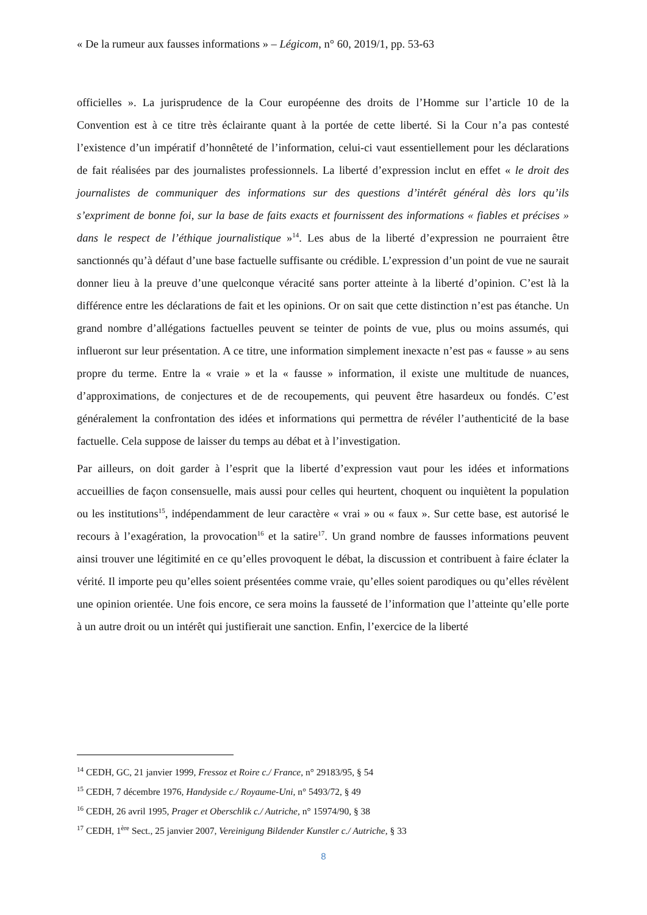« De la rumeur aux fausses informations » – Légicom, n° 60, 2019/1, pp. 53-63
officielles ». La jurisprudence de la Cour européenne des droits de l’Homme sur l’article 10 de la Convention est à ce titre très éclairante quant à la portée de cette liberté. Si la Cour n’a pas contesté l’existence d’un impératif d’honnêteté de l’information, celui-ci vaut essentiellement pour les déclarations de fait réalisées par des journalistes professionnels. La liberté d’expression inclut en effet « le droit des journalistes de communiquer des informations sur des questions d’intérêt général dès lors qu’ils s’expriment de bonne foi, sur la base de faits exacts et fournissent des informations « fiables et précises » dans le respect de l’éthique journalistique »<sup>14</sup>. Les abus de la liberté d’expression ne pourraient être sanctionnés qu’à défaut d’une base factuelle suffisante ou crédible. L’expression d’un point de vue ne saurait donner lieu à la preuve d’une quelconque véracité sans porter atteinte à la liberté d’opinion. C’est là la différence entre les déclarations de fait et les opinions. Or on sait que cette distinction n’est pas étanche. Un grand nombre d’allégations factuelles peuvent se teinter de points de vue, plus ou moins assumés, qui influeront sur leur présentation. A ce titre, une information simplement inexacte n’est pas « fausse » au sens propre du terme. Entre la « vraie » et la « fausse » information, il existe une multitude de nuances, d’approximations, de conjectures et de de recoupements, qui peuvent être hasardeux ou fondés. C’est généralement la confrontation des idées et informations qui permettra de révéler l’authenticité de la base factuelle. Cela suppose de laisser du temps au débat et à l’investigation.
Par ailleurs, on doit garder à l’esprit que la liberté d’expression vaut pour les idées et informations accueillies de façon consensuelle, mais aussi pour celles qui heurtent, choquent ou inquiètent la population ou les institutions<sup>15</sup>, indépendamment de leur caractère « vrai » ou « faux ». Sur cette base, est autorisé le recours à l’exagération, la provocation<sup>16</sup> et la satire<sup>17</sup>. Un grand nombre de fausses informations peuvent ainsi trouver une légitimité en ce qu’elles provoquent le débat, la discussion et contribuent à faire éclater la vérité. Il importe peu qu’elles soient présentées comme vraie, qu’elles soient parodiques ou qu’elles révèlent une opinion orientée. Une fois encore, ce sera moins la fausseté de l’information que l’atteinte qu’elle porte à un autre droit ou un intérêt qui justifierait une sanction. Enfin, l’exercice de la liberté
<sup>14</sup> CEDH, GC, 21 janvier 1999, Fressoz et Roire c./ France, n° 29183/95, § 54
<sup>15</sup> CEDH, 7 décembre 1976, Handyside c./ Royaume-Uni, n° 5493/72, § 49
<sup>16</sup> CEDH, 26 avril 1995, Prager et Oberschlik c./ Autriche, n° 15974/90, § 38
<sup>17</sup> CEDH, 1<sup>ère</sup> Sect., 25 janvier 2007, Vereinigung Bildender Kunstler c./ Autriche, § 33
8